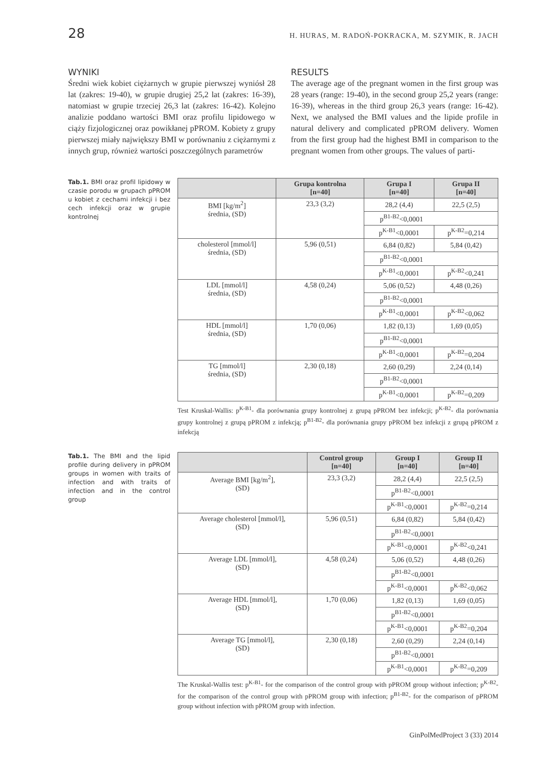28 H. HURAS, M. RADOŃ-POKRACKA, M. SZYMIK, R. JACH
WYNIKI
Średni wiek kobiet ciężarnych w grupie pierwszej wyniósł 28 lat (zakres: 19-40), w grupie drugiej 25,2 lat (zakres: 16-39), natomiast w grupie trzeciej 26,3 lat (zakres: 16-42). Kolejno analizie poddano wartości BMI oraz profilu lipidowego w ciąży fizjologicznej oraz powikłanej pPROM. Kobiety z grupy pierwszej miały największy BMI w porównaniu z ciężarnymi z innych grup, również wartości poszczególnych parametrów
RESULTS
The average age of the pregnant women in the first group was 28 years (range: 19-40), in the second group 25,2 years (range: 16-39), whereas in the third group 26,3 years (range: 16-42). Next, we analysed the BMI values and the lipide profile in natural delivery and complicated pPROM delivery. Women from the first group had the highest BMI in comparison to the pregnant women from other groups. The values of parti-
Tab.1. BMI oraz profil lipidowy w czasie porodu w grupach pPROM u kobiet z cechami infekcji i bez cech infekcji oraz w grupie kontrolnej
| | Grupa kontrolna [n=40] | Grupa I [n=40] | Grupa II [n=40] |
| --- | --- | --- | --- |
| BMI [kg/m<sup>2</sup>] średnia, (SD) | 23,3 (3,2) | 28,2 (4,4) | 22,5 (2,5) |
| | | p<sup>B1-B2</sup><0,0001 | |
| | | p<sup>K-B1</sup><0,0001 | p<sup>K-B2</sup>=0,214 |
| cholesterol [mmol/l] średnia, (SD) | 5,96 (0,51) | 6,84 (0,82) | 5,84 (0,42) |
| | | p<sup>B1-B2</sup><0,0001 | |
| | | p<sup>K-B1</sup><0,0001 | p<sup>K-B2</sup><0,241 |
| LDL [mmol/l] średnia, (SD) | 4,58 (0,24) | 5,06 (0,52) | 4,48 (0,26) |
| | | p<sup>B1-B2</sup><0,0001 | |
| | | p<sup>K-B1</sup><0,0001 | p<sup>K-B2</sup><0,062 |
| HDL [mmol/l] średnia, (SD) | 1,70 (0,06) | 1,82 (0,13) | 1,69 (0,05) |
| | | p<sup>B1-B2</sup><0,0001 | |
| | | p<sup>K-B1</sup><0,0001 | p<sup>K-B2</sup>=0,204 |
| TG [mmol/l] średnia, (SD) | 2,30 (0,18) | 2,60 (0,29) | 2,24 (0,14) |
| | | p<sup>B1-B2</sup><0,0001 | |
| | | p<sup>K-B1</sup><0,0001 | p<sup>K-B2</sup>=0,209 |
Test Kruskal-Wallis: p<sup>K-B1</sup>- dla porównania grupy kontrolnej z grupą pPROM bez infekcji; p<sup>K-B2</sup>- dla porównania grupy kontrolnej z grupą pPROM z infekcją; p<sup>B1-B2</sup>- dla porównania grupy pPROM bez infekcji z grupą pPROM z infekcją
Tab.1. The BMI and the lipid profile during delivery in pPROM groups in women with traits of infection and with traits of infection and in the control group
| | Control group [n=40] | Group I [n=40] | Group II [n=40] |
| --- | --- | --- | --- |
| Average BMI [kg/m<sup>2</sup>], (SD) | 23,3 (3,2) | 28,2 (4,4) | 22,5 (2,5) |
| | | p<sup>B1-B2</sup><0,0001 | |
| | | p<sup>K-B1</sup><0,0001 | p<sup>K-B2</sup>=0,214 |
| Average cholesterol [mmol/l], (SD) | 5,96 (0,51) | 6,84 (0,82) | 5,84 (0,42) |
| | | p<sup>B1-B2</sup><0,0001 | |
| | | p<sup>K-B1</sup><0,0001 | p<sup>K-B2</sup><0,241 |
| Average LDL [mmol/l], (SD) | 4,58 (0,24) | 5,06 (0,52) | 4,48 (0,26) |
| | | p<sup>B1-B2</sup><0,0001 | |
| | | p<sup>K-B1</sup><0,0001 | p<sup>K-B2</sup><0,062 |
| Average HDL [mmol/l], (SD) | 1,70 (0,06) | 1,82 (0,13) | 1,69 (0,05) |
| | | p<sup>B1-B2</sup><0,0001 | |
| | | p<sup>K-B1</sup><0,0001 | p<sup>K-B2</sup>=0,204 |
| Average TG [mmol/l], (SD) | 2,30 (0,18) | 2,60 (0,29) | 2,24 (0,14) |
| | | p<sup>B1-B2</sup><0,0001 | |
| | | p<sup>K-B1</sup><0,0001 | p<sup>K-B2</sup>=0,209 |
The Kruskal-Wallis test: p<sup>K-B1</sup>- for the comparison of the control group with pPROM group without infection; p<sup>K-B2</sup>- for the comparison of the control group with pPROM group with infection; p<sup>B1-B2</sup>- for the comparison of pPROM group without infection with pPROM group with infection.
GinPolMedProject 3 (33) 2014